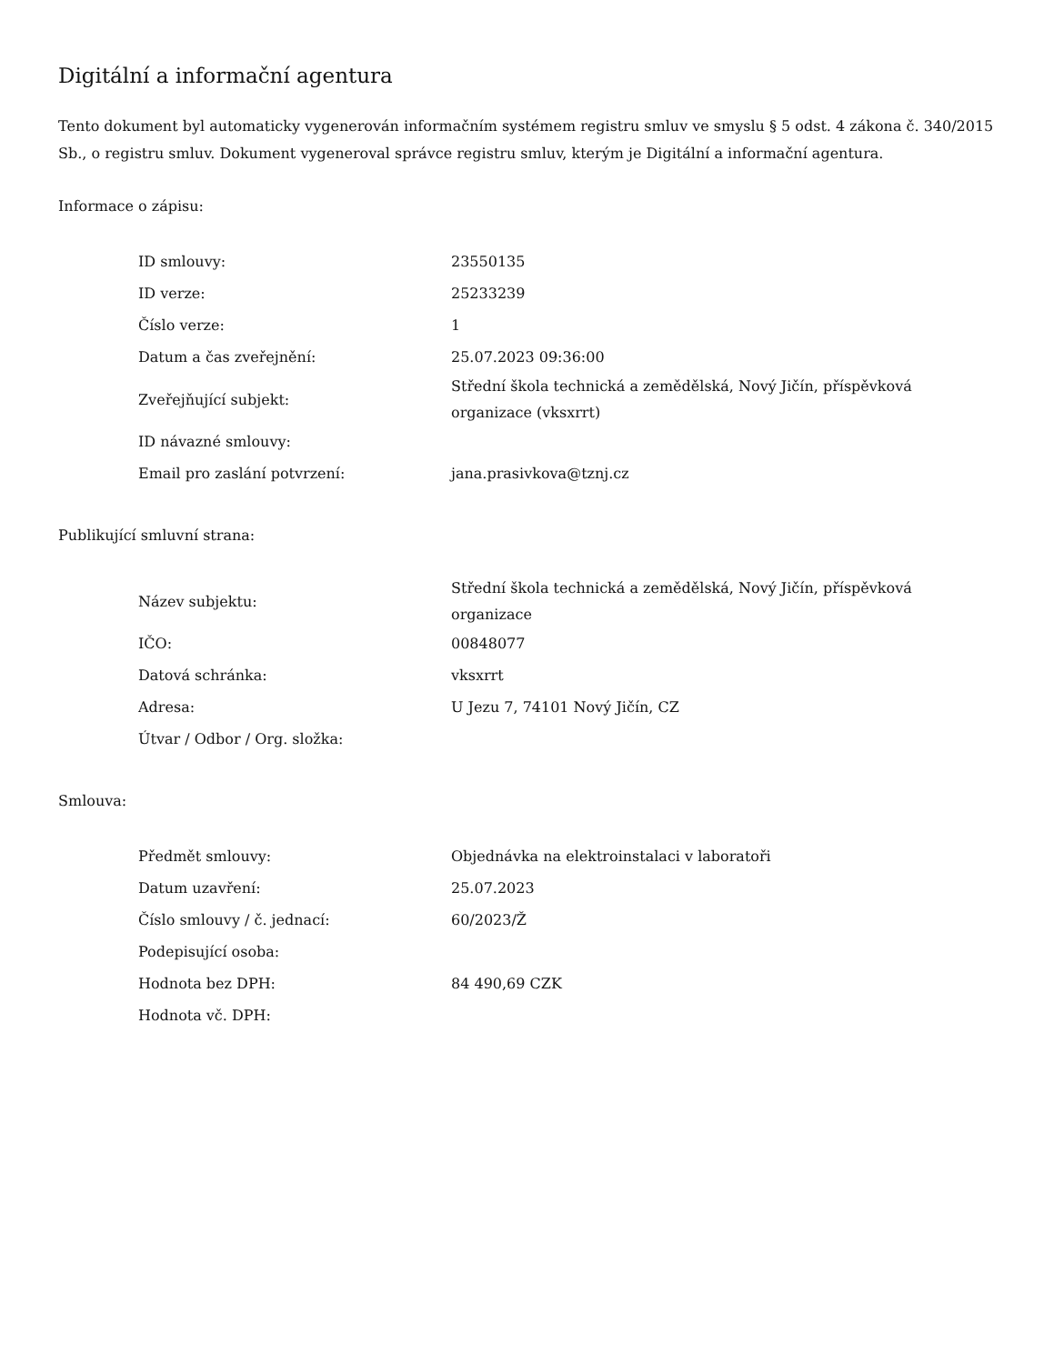Digitální a informační agentura
Tento dokument byl automaticky vygenerován informačním systémem registru smluv ve smyslu § 5 odst. 4 zákona č. 340/2015 Sb., o registru smluv. Dokument vygeneroval správce registru smluv, kterým je Digitální a informační agentura.
Informace o zápisu:
| ID smlouvy: | 23550135 |
| ID verze: | 25233239 |
| Číslo verze: | 1 |
| Datum a čas zveřejnění: | 25.07.2023 09:36:00 |
| Zveřejňující subjekt: | Střední škola technická a zemědělská, Nový Jičín, příspěvková organizace (vksxrrt) |
| ID návazné smlouvy: | |
| Email pro zaslání potvrzení: | jana.prasivkova@tznj.cz |
Publikující smluvní strana:
| Název subjektu: | Střední škola technická a zemědělská, Nový Jičín, příspěvková organizace |
| IČO: | 00848077 |
| Datová schránka: | vksxrrt |
| Adresa: | U Jezu 7, 74101 Nový Jičín, CZ |
| Útvar / Odbor / Org. složka: | |
Smlouva:
| Předmět smlouvy: | Objednávka na elektroinstalaci v laboratoři |
| Datum uzavření: | 25.07.2023 |
| Číslo smlouvy / č. jednací: | 60/2023/Ž |
| Podepisující osoba: | |
| Hodnota bez DPH: | 84 490,69 CZK |
| Hodnota vč. DPH: | |